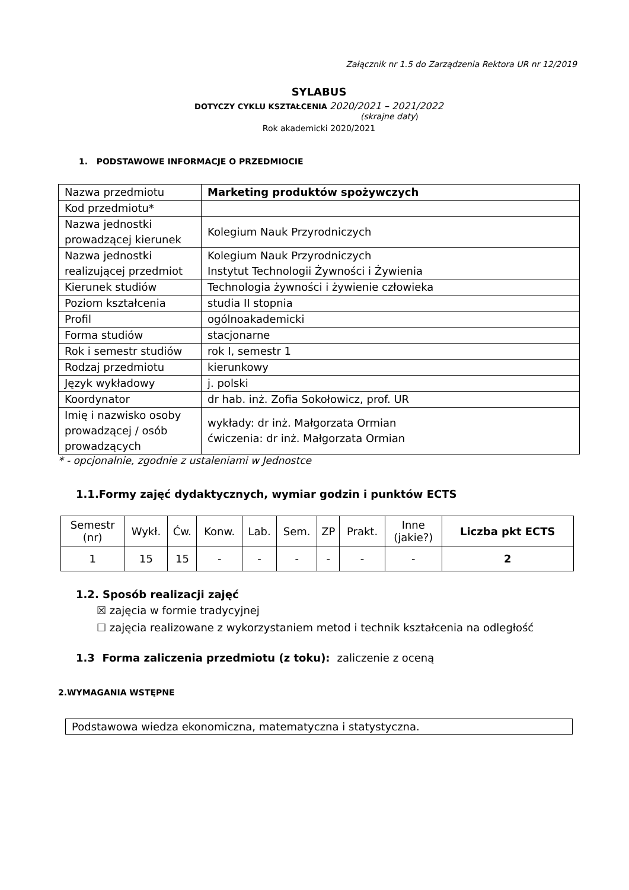Załącznik nr 1.5 do Zarządzenia Rektora UR nr 12/2019
SYLABUS
DOTYCZY CYKLU KSZTAŁCENIA 2020/2021 – 2021/2022
(skrajne daty)
Rok akademicki 2020/2021
1. PODSTAWOWE INFORMACJE O PRZEDMIOCIE
| Nazwa przedmiotu | Marketing produktów spożywczych |
| Kod przedmiotu* | |
| Nazwa jednostki prowadzącej kierunek | Kolegium Nauk Przyrodniczych |
| Nazwa jednostki realizującej przedmiot | Kolegium Nauk Przyrodniczych Instytut Technologii Żywności i Żywienia |
| Kierunek studiów | Technologia żywności i żywienie człowieka |
| Poziom kształcenia | studia II stopnia |
| Profil | ogólnoakademicki |
| Forma studiów | stacjonarne |
| Rok i semestr studiów | rok I, semestr 1 |
| Rodzaj przedmiotu | kierunkowy |
| Język wykładowy | j. polski |
| Koordynator | dr hab. inż. Zofia Sokołowicz, prof. UR |
| Imię i nazwisko osoby prowadzącej / osób prowadzących | wykłady: dr inż. Małgorzata Ormian ćwiczenia: dr inż. Małgorzata Ormian |
* - opcjonalnie, zgodnie z ustaleniami w Jednostce
1.1.Formy zajęć dydaktycznych, wymiar godzin i punktów ECTS
| Semestr (nr) | Wykł. | Ćw. | Konw. | Lab. | Sem. | ZP | Prakt. | Inne (jakie?) | Liczba pkt ECTS |
| --- | --- | --- | --- | --- | --- | --- | --- | --- | --- |
| 1 | 15 | 15 | - | - | - | - | - | - | 2 |
1.2. Sposób realizacji zajęć
☒ zajęcia w formie tradycyjnej
☐ zajęcia realizowane z wykorzystaniem metod i technik kształcenia na odległość
1.3 Forma zaliczenia przedmiotu (z toku): zaliczenie z oceną
2.WYMAGANIA WSTĘPNE
| Podstawowa wiedza ekonomiczna, matematyczna i statystyczna. |